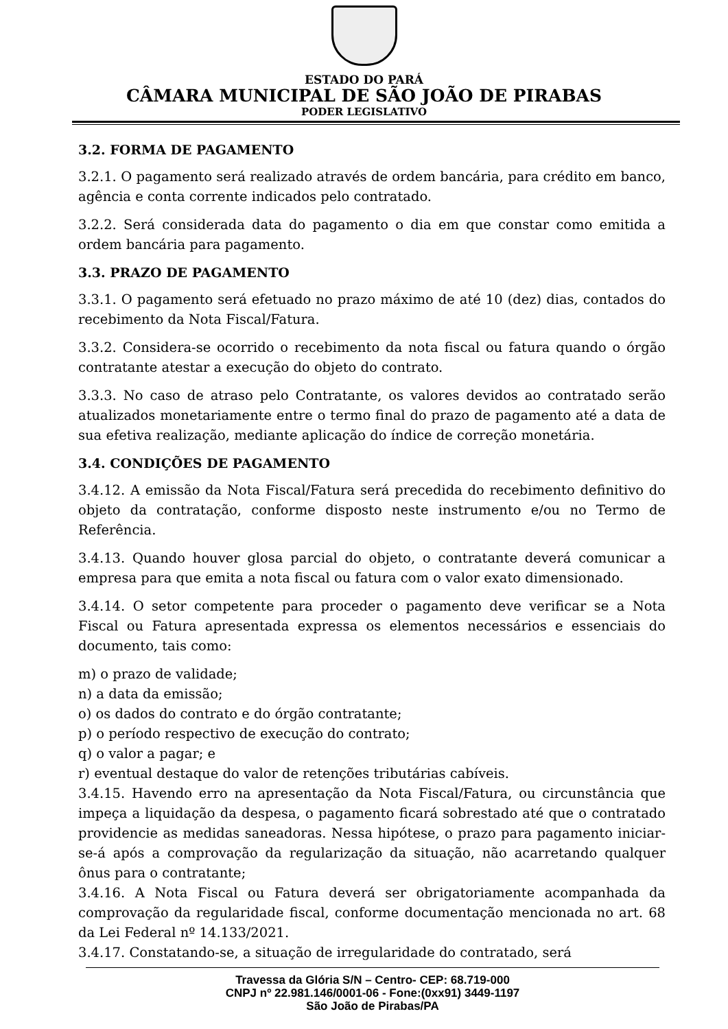ESTADO DO PARÁ
CÂMARA MUNICIPAL DE SÃO JOÃO DE PIRABAS
PODER LEGISLATIVO
3.2. FORMA DE PAGAMENTO
3.2.1. O pagamento será realizado através de ordem bancária, para crédito em banco, agência e conta corrente indicados pelo contratado.
3.2.2. Será considerada data do pagamento o dia em que constar como emitida a ordem bancária para pagamento.
3.3. PRAZO DE PAGAMENTO
3.3.1. O pagamento será efetuado no prazo máximo de até 10 (dez) dias, contados do recebimento da Nota Fiscal/Fatura.
3.3.2. Considera-se ocorrido o recebimento da nota fiscal ou fatura quando o órgão contratante atestar a execução do objeto do contrato.
3.3.3. No caso de atraso pelo Contratante, os valores devidos ao contratado serão atualizados monetariamente entre o termo final do prazo de pagamento até a data de sua efetiva realização, mediante aplicação do índice de correção monetária.
3.4. CONDIÇÕES DE PAGAMENTO
3.4.12. A emissão da Nota Fiscal/Fatura será precedida do recebimento definitivo do objeto da contratação, conforme disposto neste instrumento e/ou no Termo de Referência.
3.4.13. Quando houver glosa parcial do objeto, o contratante deverá comunicar a empresa para que emita a nota fiscal ou fatura com o valor exato dimensionado.
3.4.14. O setor competente para proceder o pagamento deve verificar se a Nota Fiscal ou Fatura apresentada expressa os elementos necessários e essenciais do documento, tais como:
m) o prazo de validade;
n) a data da emissão;
o) os dados do contrato e do órgão contratante;
p) o período respectivo de execução do contrato;
q) o valor a pagar; e
r) eventual destaque do valor de retenções tributárias cabíveis.
3.4.15. Havendo erro na apresentação da Nota Fiscal/Fatura, ou circunstância que impeça a liquidação da despesa, o pagamento ficará sobrestado até que o contratado providencie as medidas saneadoras. Nessa hipótese, o prazo para pagamento iniciar-se-á após a comprovação da regularização da situação, não acarretando qualquer ônus para o contratante;
3.4.16. A Nota Fiscal ou Fatura deverá ser obrigatoriamente acompanhada da comprovação da regularidade fiscal, conforme documentação mencionada no art. 68 da Lei Federal nº 14.133/2021.
3.4.17. Constatando-se, a situação de irregularidade do contratado, será
Travessa da Glória S/N – Centro- CEP: 68.719-000
CNPJ nº 22.981.146/0001-06 - Fone:(0xx91) 3449-1197
São João de Pirabas/PA